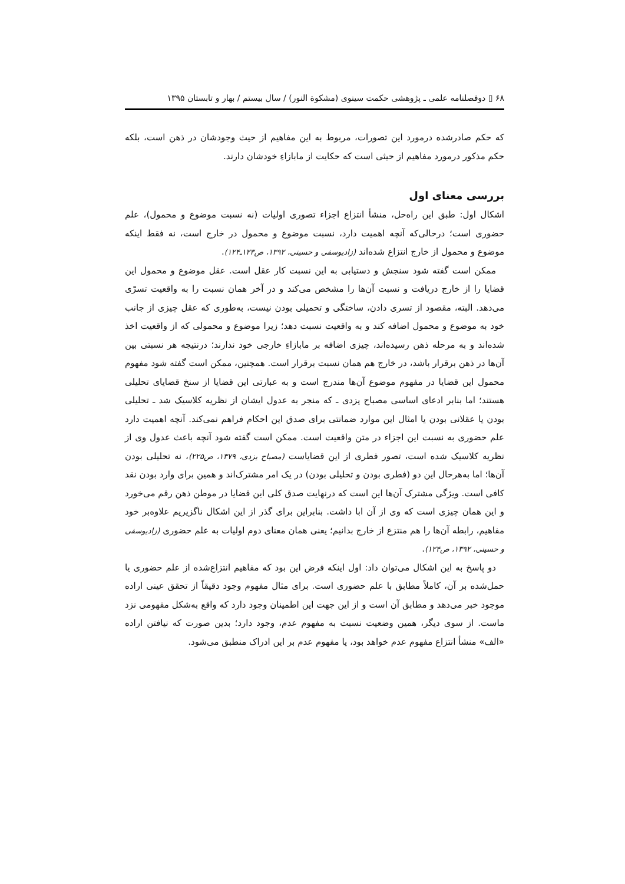۶۸ ▯ دوفصلنامه علمی ـ پژوهشی حکمت سینوی (مشکوة النور) / سال بیستم / بهار و تابستان ۱۳۹۵
که حکم صادرشده درمورد این تصورات، مربوط به این مفاهیم از حیث وجودشان در ذهن است، بلکه حکم مذکور درمورد مفاهیم از حیثی است که حکایت از مابازاءِ خودشان دارند.
بررسی معنای اول
اشکال اول: طبق این راه‌حل، منشأ انتزاع اجزاء تصوری اولیات (نه نسبت موضوع و محمول)، علم حضوری است؛ درحالی‌که آنچه اهمیت دارد، نسبت موضوع و محمول در خارج است، نه فقط اینکه موضوع و محمول از خارج انتزاع شده‌اند (زادیوسفی و حسینی، ۱۳۹۲، ص۱۲۳ـ۱۲۴).
ممکن است گفته شود سنجش و دستیابی به این نسبت کار عقل است. عقل موضوع و محمول این قضایا را از خارج دریافت و نسبت آن‌ها را مشخص می‌کند و در آخر همان نسبت را به واقعیت تسرّی می‌دهد. البته، مقصود از تسری دادن، ساختگی و تحمیلی بودن نیست، به‌طوری که عقل چیزی از جانب خود به موضوع و محمول اضافه کند و به واقعیت نسبت دهد؛ زیرا موضوع و محمولی که از واقعیت اخذ شده‌اند و به مرحله ذهن رسیده‌اند، چیزی اضافه بر مابازاءِ خارجی خود ندارند؛ درنتیجه هر نسبتی بین آن‌ها در ذهن برقرار باشد، در خارج هم همان نسبت برقرار است. همچنین، ممکن است گفته شود مفهوم محمول این قضایا در مفهوم موضوع آن‌ها مندرج است و به عبارتی این قضایا از سنخ قضایای تحلیلی هستند؛ اما بنابر ادعای اساسی مصباح یزدی ـ که منجر به عدول ایشان از نظریه کلاسیک شد ـ تحلیلی بودن یا عقلانی بودن یا امثال این موارد ضمانتی برای صدق این احکام فراهم نمی‌کند. آنچه اهمیت دارد علم حضوری به نسبت این اجزاء در متن واقعیت است. ممکن است گفته شود آنچه باعث عدول وی از نظریه کلاسیک شده است، تصور فطری از این قضایاست (مصباح یزدی، ۱۳۷۹، ص۲۲۵)، نه تحلیلی بودن آن‌ها؛ اما به‌هرحال این دو (فطری بودن و تحلیلی بودن) در یک امر مشترک‌اند و همین برای وارد بودن نقد کافی است. ویژگی مشترک آن‌ها این است که درنهایت صدق کلی این قضایا در موطن ذهن رقم می‌خورد و این همان چیزی است که وی از آن ابا داشت. بنابراین برای گذر از این اشکال ناگزیریم علاوه‌بر خود مفاهیم، رابطه آن‌ها را هم منتزع از خارج بدانیم؛ یعنی همان معنای دوم اولیات به علم حضوری (زادیوسفی و حسینی، ۱۳۹۲، ص۱۲۴).
دو پاسخ به این اشکال می‌توان داد: اول اینکه فرض این بود که مفاهیم انتزاع‌شده از علم حضوری یا حمل‌شده بر آن، کاملاً مطابق با علم حضوری است. برای مثال مفهوم وجود دقیقاً از تحقق عینی اراده موجود خبر می‌دهد و مطابق آن است و از این جهت این اطمینان وجود دارد که واقع به‌شکل مفهومی نزد ماست. از سوی دیگر، همین وضعیت نسبت به مفهوم عدم، وجود دارد؛ بدین صورت که نیافتن اراده «الف» منشأ انتزاع مفهوم عدم خواهد بود، یا مفهوم عدم بر این ادراک منطبق می‌شود.